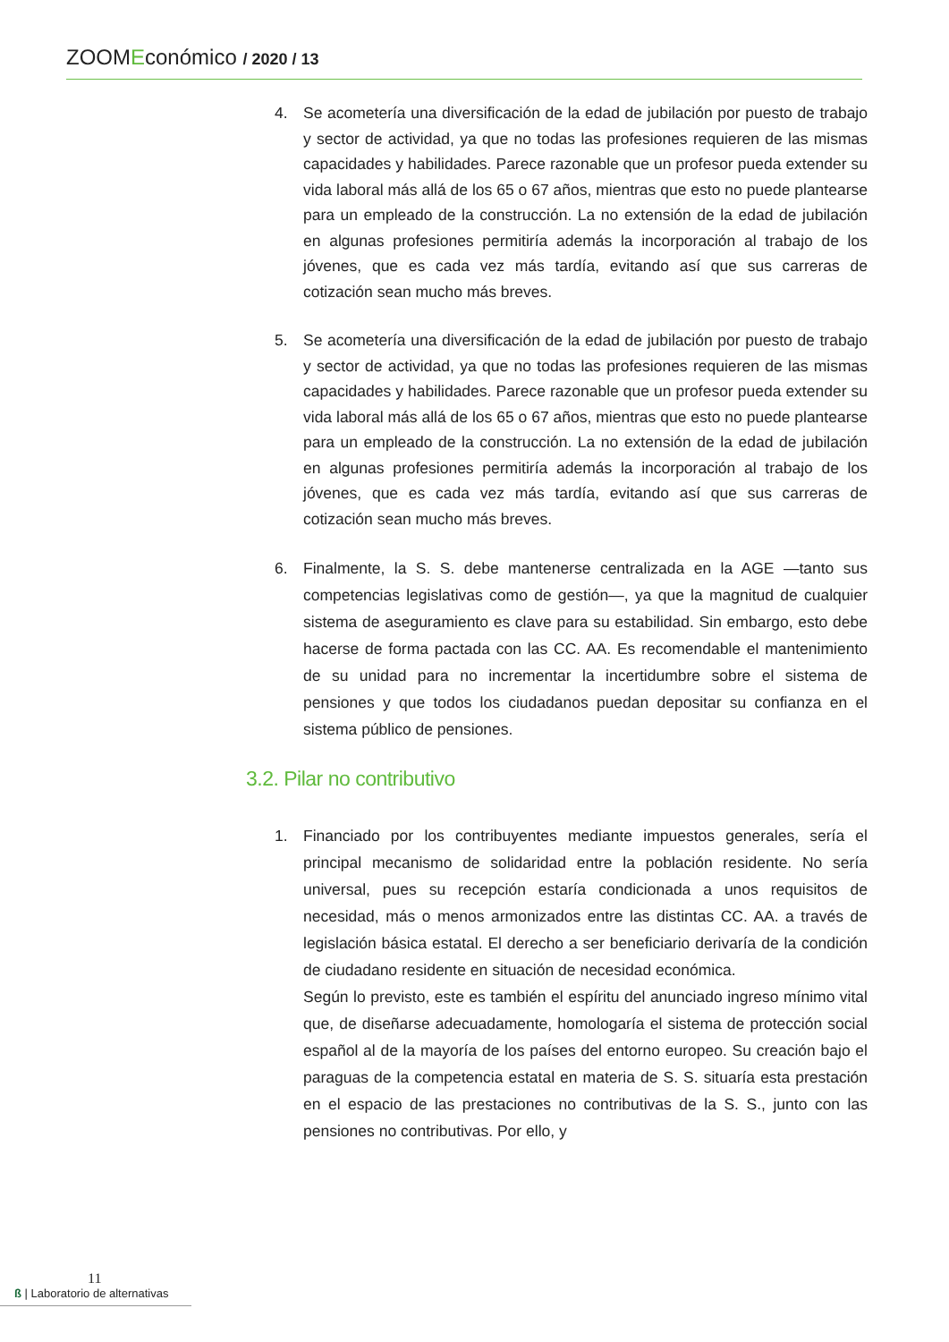ZOOMEconómico / 2020 / 13
4. Se acometería una diversificación de la edad de jubilación por puesto de trabajo y sector de actividad, ya que no todas las profesiones requieren de las mismas capacidades y habilidades. Parece razonable que un profesor pueda extender su vida laboral más allá de los 65 o 67 años, mientras que esto no puede plantearse para un empleado de la construcción. La no extensión de la edad de jubilación en algunas profesiones permitiría además la incorporación al trabajo de los jóvenes, que es cada vez más tardía, evitando así que sus carreras de cotización sean mucho más breves.
5. Se acometería una diversificación de la edad de jubilación por puesto de trabajo y sector de actividad, ya que no todas las profesiones requieren de las mismas capacidades y habilidades. Parece razonable que un profesor pueda extender su vida laboral más allá de los 65 o 67 años, mientras que esto no puede plantearse para un empleado de la construcción. La no extensión de la edad de jubilación en algunas profesiones permitiría además la incorporación al trabajo de los jóvenes, que es cada vez más tardía, evitando así que sus carreras de cotización sean mucho más breves.
6. Finalmente, la S. S. debe mantenerse centralizada en la AGE —tanto sus competencias legislativas como de gestión—, ya que la magnitud de cualquier sistema de aseguramiento es clave para su estabilidad. Sin embargo, esto debe hacerse de forma pactada con las CC. AA. Es recomendable el mantenimiento de su unidad para no incrementar la incertidumbre sobre el sistema de pensiones y que todos los ciudadanos puedan depositar su confianza en el sistema público de pensiones.
3.2. Pilar no contributivo
1. Financiado por los contribuyentes mediante impuestos generales, sería el principal mecanismo de solidaridad entre la población residente. No sería universal, pues su recepción estaría condicionada a unos requisitos de necesidad, más o menos armonizados entre las distintas CC. AA. a través de legislación básica estatal. El derecho a ser beneficiario derivaría de la condición de ciudadano residente en situación de necesidad económica.
Según lo previsto, este es también el espíritu del anunciado ingreso mínimo vital que, de diseñarse adecuadamente, homologaría el sistema de protección social español al de la mayoría de los países del entorno europeo. Su creación bajo el paraguas de la competencia estatal en materia de S. S. situaría esta prestación en el espacio de las prestaciones no contributivas de la S. S., junto con las pensiones no contributivas. Por ello, y
11
ß | Laboratorio de alternativas